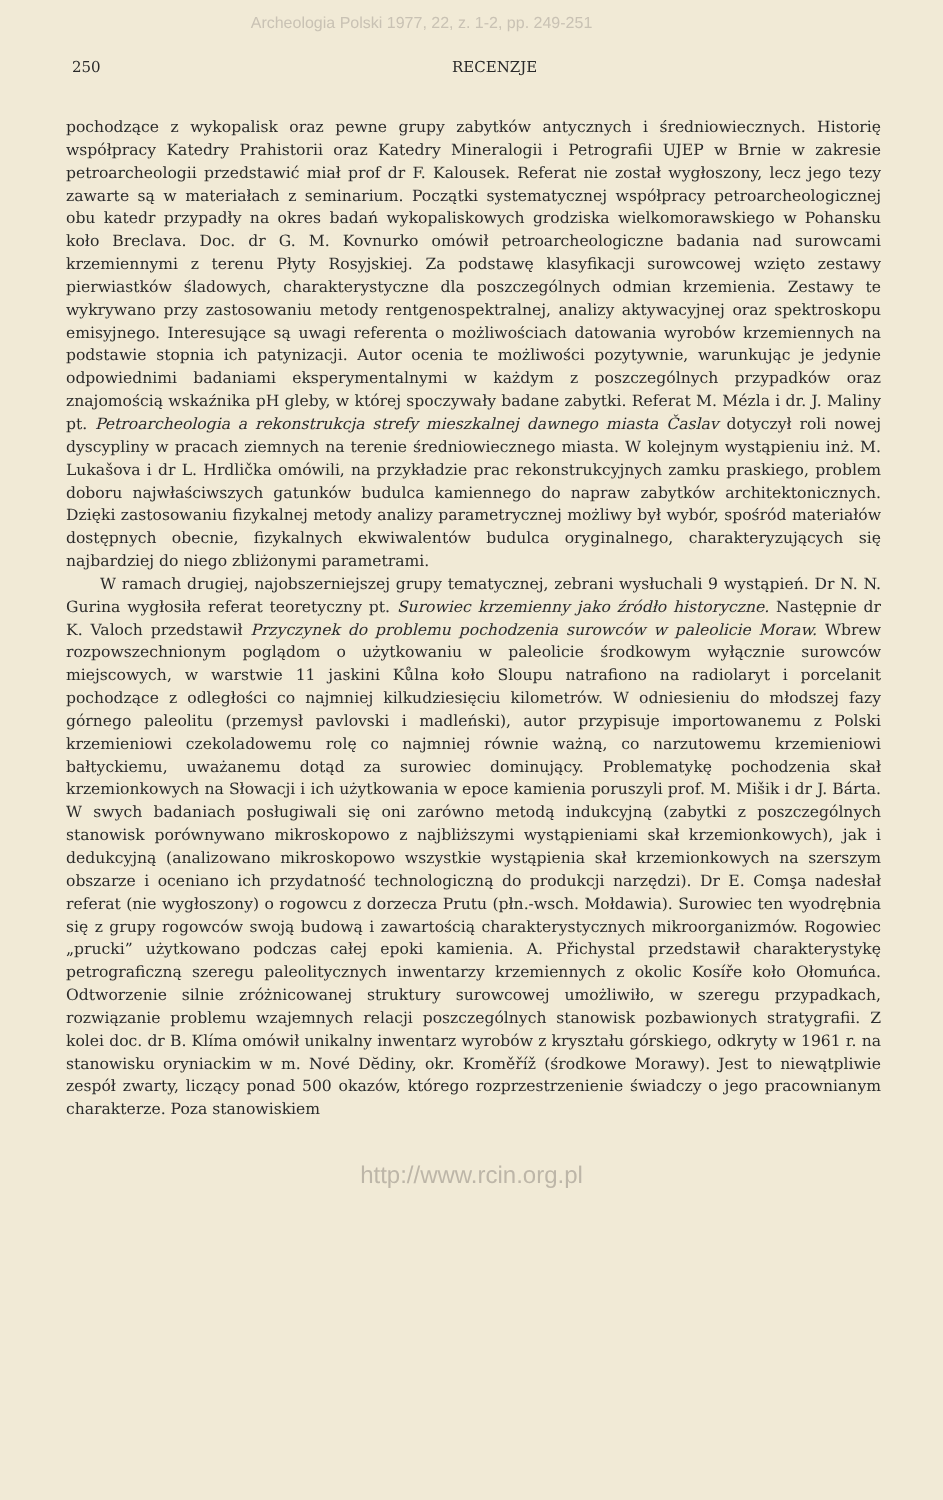Archeologia Polski 1977, 22, z. 1-2, pp. 249-251
250 RECENZJE
pochodzące z wykopalisk oraz pewne grupy zabytków antycznych i średniowiecznych. Historię współpracy Katedry Prahistorii oraz Katedry Mineralogii i Petrografii UJEP w Brnie w zakresie petroarcheologii przedstawić miał prof dr F. Kalousek. Referat nie został wygłoszony, lecz jego tezy zawarte są w materiałach z seminarium. Początki systematycznej współpracy petroarcheologicznej obu katedr przypadły na okres badań wykopaliskowych grodziska wielkomorawskiego w Pohansku koło Breclava. Doc. dr G. M. Kovnurko omówił petroarcheologiczne badania nad surowcami krzemiennymi z terenu Płyty Rosyjskiej. Za podstawę klasyfikacji surowcowej wzięto zestawy pierwiastków śladowych, charakterystyczne dla poszczególnych odmian krzemienia. Zestawy te wykrywano przy zastosowaniu metody rentgenospektralnej, analizy aktywacyjnej oraz spektroskopu emisyjnego. Interesujące są uwagi referenta o możliwościach datowania wyrobów krzemiennych na podstawie stopnia ich patynizacji. Autor ocenia te możliwości pozytywnie, warunkując je jedynie odpowiednimi badaniami eksperymentalnymi w każdym z poszczególnych przypadków oraz znajomością wskaźnika pH gleby, w której spoczywały badane zabytki. Referat M. Mézla i dr. J. Maliny pt. Petroarcheologia a rekonstrukcja strefy mieszkalnej dawnego miasta Časlav dotyczył roli nowej dyscypliny w pracach ziemnych na terenie średniowiecznego miasta. W kolejnym wystąpieniu inż. M. Lukašova i dr L. Hrdlička omówili, na przykładzie prac rekonstrukcyjnych zamku praskiego, problem doboru najwłaściwszych gatunków budulca kamiennego do napraw zabytków architektonicznych. Dzięki zastosowaniu fizykalnej metody analizy parametrycznej możliwy był wybór, spośród materiałów dostępnych obecnie, fizykalnych ekwiwalentów budulca oryginalnego, charakteryzujących się najbardziej do niego zbliżonymi parametrami.
W ramach drugiej, najobszerniejszej grupy tematycznej, zebrani wysłuchali 9 wystąpień. Dr N. N. Gurina wygłosiła referat teoretyczny pt. Surowiec krzemienny jako źródło historyczne. Następnie dr K. Valoch przedstawił Przyczynek do problemu pochodzenia surowców w paleolicie Moraw. Wbrew rozpowszechnionym poglądom o użytkowaniu w paleolicie środkowym wyłącznie surowców miejscowych, w warstwie 11 jaskini Kůlna koło Sloupu natrafiono na radiolaryt i porcelanit pochodzące z odległości co najmniej kilkudziesięciu kilometrów. W odniesieniu do młodszej fazy górnego paleolitu (przemysł pavlovski i madleński), autor przypisuje importowanemu z Polski krzemieniowi czekoladowemu rolę co najmniej równie ważną, co narzutowemu krzemieniowi bałtyckiemu, uważanemu dotąd za surowiec dominujący. Problematykę pochodzenia skał krzemionkowych na Słowacji i ich użytkowania w epoce kamienia poruszyli prof. M. Mišik i dr J. Bárta. W swych badaniach posługiwali się oni zarówno metodą indukcyjną (zabytki z poszczególnych stanowisk porównywano mikroskopowo z najbliższymi wystąpieniami skał krzemionkowych), jak i dedukcyjną (analizowano mikroskopowo wszystkie wystąpienia skał krzemionkowych na szerszym obszarze i oceniano ich przydatność technologiczną do produkcji narzędzi). Dr E. Comşa nadesłał referat (nie wygłoszony) o rogowcu z dorzecza Prutu (płn.-wsch. Mołdawia). Surowiec ten wyodrębnia się z grupy rogowców swoją budową i zawartością charakterystycznych mikroorganizmów. Rogowiec „prucki” użytkowano podczas całej epoki kamienia. A. Přichystal przedstawił charakterystykę petrograficzną szeregu paleolitycznych inwentarzy krzemiennych z okolic Kosíře koło Ołomuńca. Odtworzenie silnie zróżnicowanej struktury surowcowej umożliwiło, w szeregu przypadkach, rozwiązanie problemu wzajemnych relacji poszczególnych stanowisk pozbawionych stratygrafii. Z kolei doc. dr B. Klíma omówił unikalny inwentarz wyrobów z kryształu górskiego, odkryty w 1961 r. na stanowisku oryniackim w m. Nové Dĕdiny, okr. Kroměříž (środkowe Morawy). Jest to niewątpliwie zespół zwarty, liczący ponad 500 okazów, którego rozprzestrzenienie świadczy o jego pracownianym charakterze. Poza stanowiskiem
http://www.rcin.org.pl